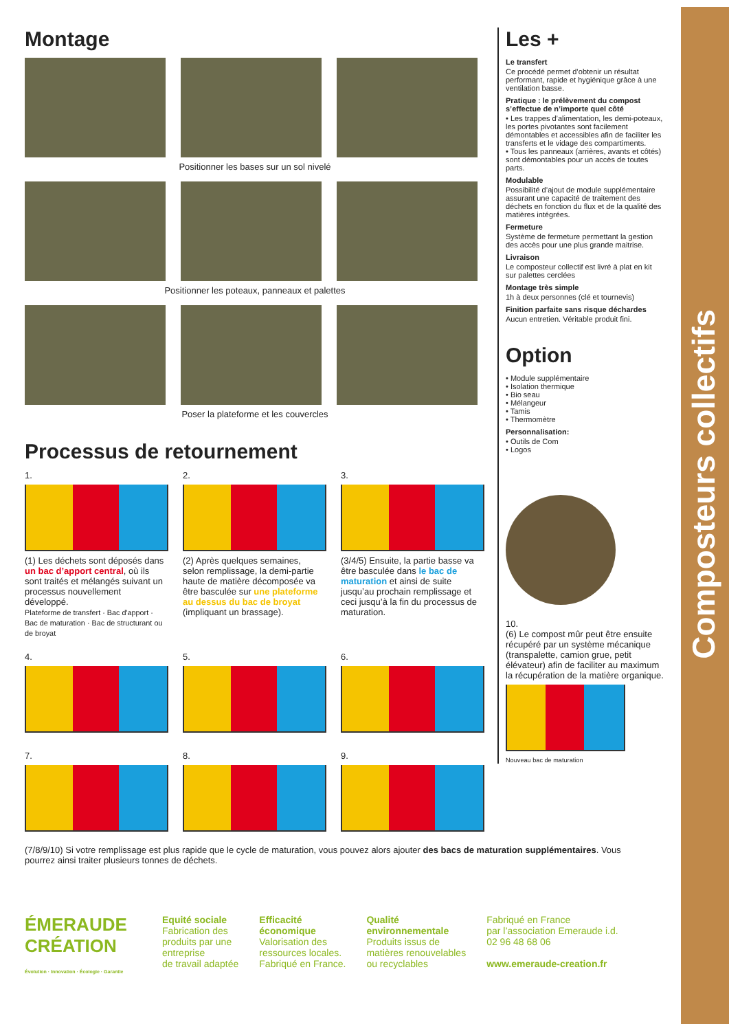Composteurs collectifs
Montage
Positionner les bases sur un sol nivelé
Positionner les poteaux, panneaux et palettes
Poser la plateforme et les couvercles
Processus de retournement
1.
(1) Les déchets sont déposés dans un bac d’apport central, où ils sont traités et mélangés suivant un processus nouvellement développé.
Plateforme de transfert · Bac d'apport · Bac de maturation · Bac de structurant ou de broyat
2.
(2) Après quelques semaines, selon remplissage, la demi-partie haute de matière décomposée va être basculée sur une plateforme au dessus du bac de broyat (impliquant un brassage).
3.
(3/4/5) Ensuite, la partie basse va être basculée dans le bac de maturation et ainsi de suite jusqu’au prochain remplissage et ceci jusqu’à la fin du processus de maturation.
4. 5. 6.
7. 8. 9.
(7/8/9/10) Si votre remplissage est plus rapide que le cycle de maturation, vous pouvez alors ajouter des bacs de maturation supplémentaires. Vous pourrez ainsi traiter plusieurs tonnes de déchets.
Les +
Le transfert
Ce procédé permet d’obtenir un résultat performant, rapide et hygiénique grâce à une ventilation basse.
Pratique : le prélèvement du compost s’effectue de n’importe quel côté
• Les trappes d’alimentation, les demi-poteaux, les portes pivotantes sont facilement démontables et accessibles afin de faciliter les transferts et le vidage des compartiments.
• Tous les panneaux (arrières, avants et côtés) sont démontables pour un accès de toutes parts.
Modulable
Possibilité d’ajout de module supplémentaire assurant une capacité de traitement des déchets en fonction du flux et de la qualité des matières intégrées.
Fermeture
Système de fermeture permettant la gestion des accès pour une plus grande maitrise.
Livraison
Le composteur collectif est livré à plat en kit sur palettes cerclées
Montage très simple
1h à deux personnes (clé et tournevis)
Finition parfaite sans risque déchardes
Aucun entretien. Véritable produit fini.
Option
• Module supplémentaire
• Isolation thermique
• Bio seau
• Mélangeur
• Tamis
• Thermomètre
Personnalisation:
• Outils de Com
• Logos
10.
(6) Le compost mûr peut être ensuite récupéré par un système mécanique (transpalette, camion grue, petit élévateur) afin de faciliter au maximum la récupération de la matière organique.
Nouveau bac de maturation
ÉMERAUDE CRÉATION
Évolution · Innovation · Écologie · Garantie
Equité sociale
Fabrication des
produits par une
entreprise
de travail adaptée
Efficacité
économique
Valorisation des
ressources locales.
Fabriqué en France.
Qualité
environnementale
Produits issus de
matières renouvelables
ou recyclables
Fabriqué en France
par l’association Emeraude i.d.
02 96 48 68 06
www.emeraude-creation.fr